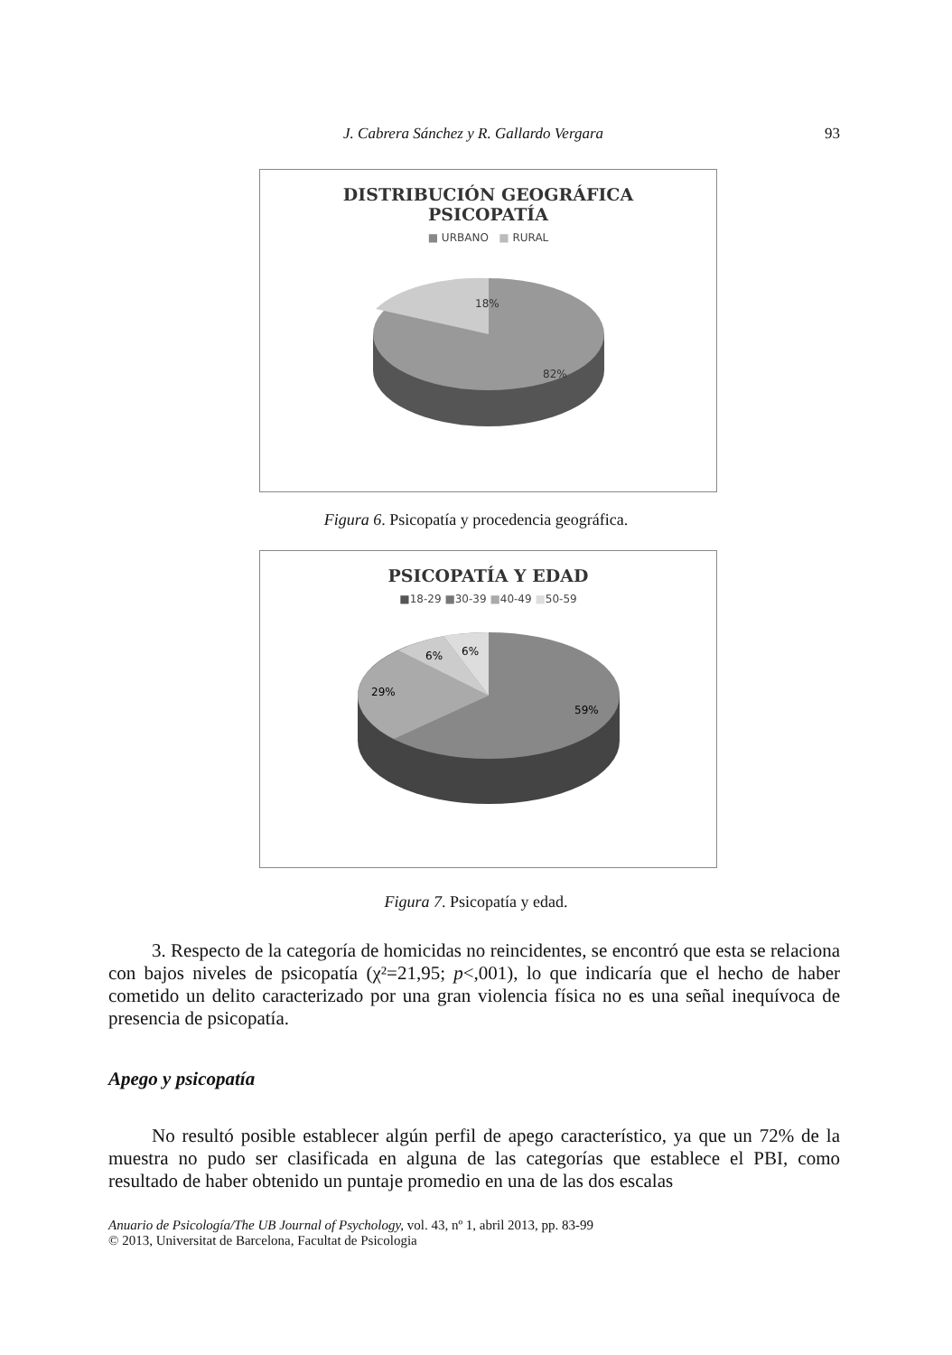J. Cabrera Sánchez y R. Gallardo Vergara 93
DISTRIBUCIÓN GEOGRÁFICA
PSICOPATÍA
■ URBANO ■ RURAL
18%
82%
Figura 6. Psicopatía y procedencia geográfica.
PSICOPATÍA Y EDAD
■18-29 ■30-39 ■40-49 ■50-59
29%
6%
6%
59%
Figura 7. Psicopatía y edad.
3. Respecto de la categoría de homicidas no reincidentes, se encontró que esta se relaciona con bajos niveles de psicopatía (χ²=21,95; p<,001), lo que indicaría que el hecho de haber cometido un delito caracterizado por una gran violencia física no es una señal inequívoca de presencia de psicopatía.
Apego y psicopatía
No resultó posible establecer algún perfil de apego característico, ya que un 72% de la muestra no pudo ser clasificada en alguna de las categorías que establece el PBI, como resultado de haber obtenido un puntaje promedio en una de las dos escalas
Anuario de Psicología/The UB Journal of Psychology, vol. 43, nº 1, abril 2013, pp. 83-99
© 2013, Universitat de Barcelona, Facultat de Psicologia